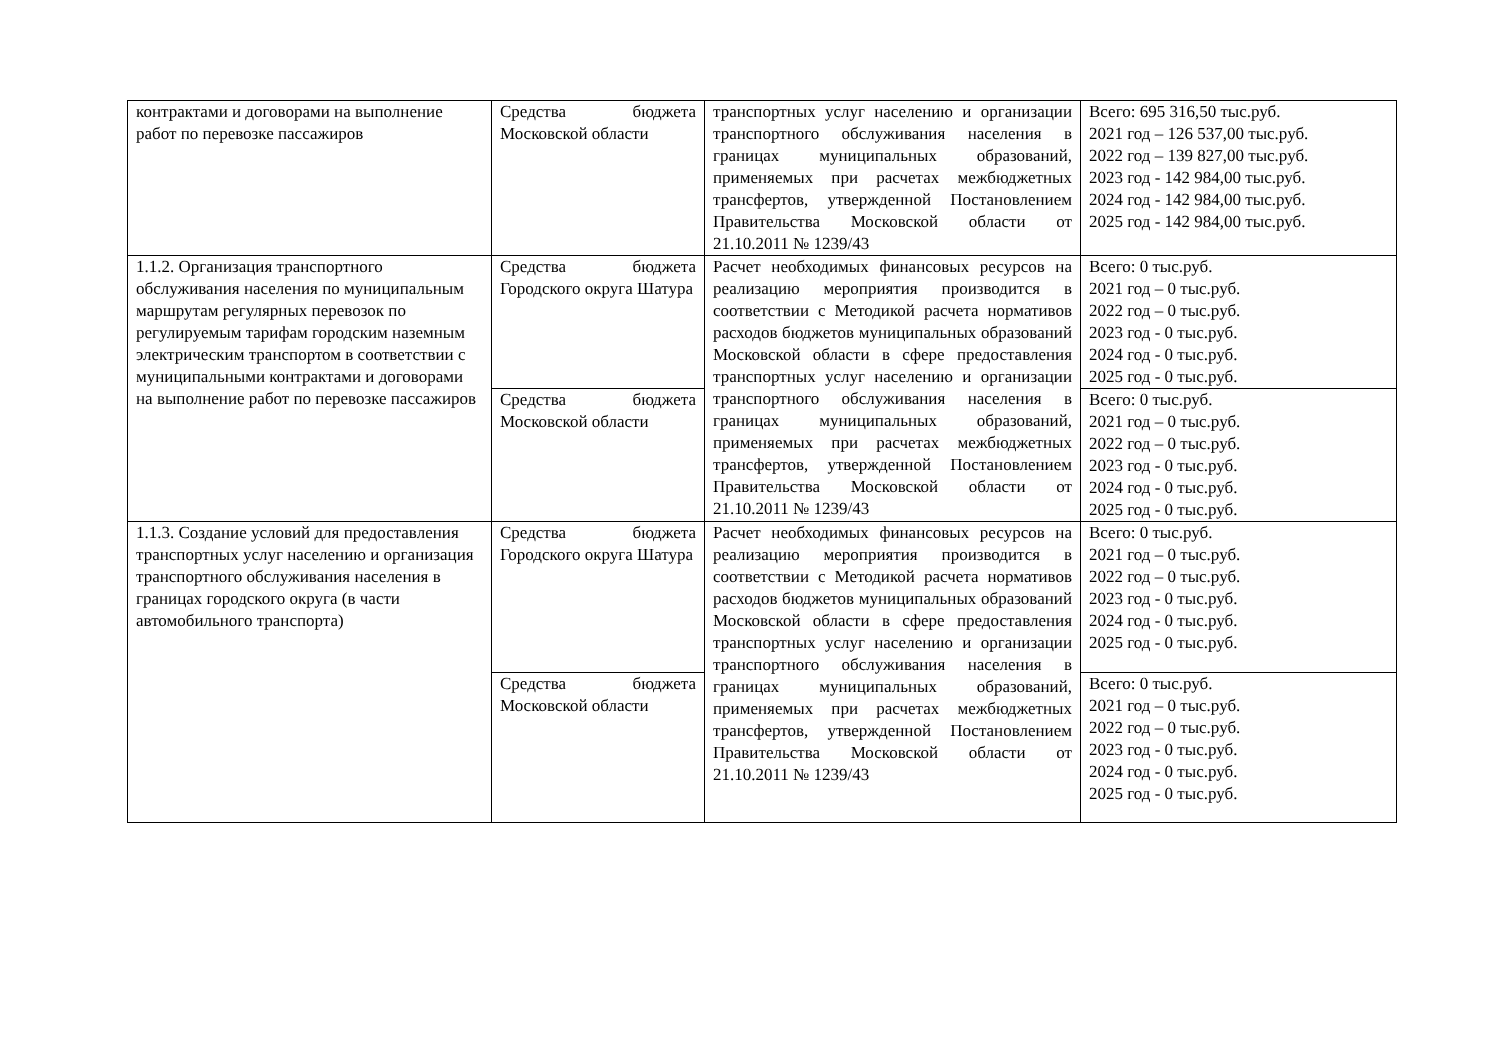| контрактами и договорами на выполнение работ по перевозке пассажиров | Средства бюджета Московской области | транспортных услуг населению и организации транспортного обслуживания населения в границах муниципальных образований, применяемых при расчетах межбюджетных трансфертов, утвержденной Постановлением Правительства Московской области от 21.10.2011 № 1239/43 | Всего: 695 316,50 тыс.руб. 2021 год – 126 537,00 тыс.руб. 2022 год – 139 827,00 тыс.руб. 2023 год - 142 984,00 тыс.руб. 2024 год - 142 984,00 тыс.руб. 2025 год - 142 984,00 тыс.руб. |
| 1.1.2. Организация транспортного обслуживания населения по муниципальным маршрутам регулярных перевозок по регулируемым тарифам городским наземным электрическим транспортом в соответствии с муниципальными контрактами и договорами на выполнение работ по перевозке пассажиров | Средства бюджета Городского округа Шатура | Расчет необходимых финансовых ресурсов на реализацию мероприятия производится в соответствии с Методикой расчета нормативов расходов бюджетов муниципальных образований Московской области в сфере предоставления транспортных услуг населению и организации транспортного обслуживания населения в границах муниципальных образований, применяемых при расчетах межбюджетных трансфертов, утвержденной Постановлением Правительства Московской области от 21.10.2011 № 1239/43 | Всего: 0 тыс.руб. 2021 год – 0 тыс.руб. 2022 год – 0 тыс.руб. 2023 год - 0 тыс.руб. 2024 год - 0 тыс.руб. 2025 год - 0 тыс.руб. |
| | Средства бюджета Московской области | | Всего: 0 тыс.руб. 2021 год – 0 тыс.руб. 2022 год – 0 тыс.руб. 2023 год - 0 тыс.руб. 2024 год - 0 тыс.руб. 2025 год - 0 тыс.руб. |
| 1.1.3. Создание условий для предоставления транспортных услуг населению и организация транспортного обслуживания населения в границах городского округа (в части автомобильного транспорта) | Средства бюджета Городского округа Шатура | Расчет необходимых финансовых ресурсов на реализацию мероприятия производится в соответствии с Методикой расчета нормативов расходов бюджетов муниципальных образований Московской области в сфере предоставления транспортных услуг населению и организации транспортного обслуживания населения в границах муниципальных образований, применяемых при расчетах межбюджетных трансфертов, утвержденной Постановлением Правительства Московской области от 21.10.2011 № 1239/43 | Всего: 0 тыс.руб. 2021 год – 0 тыс.руб. 2022 год – 0 тыс.руб. 2023 год - 0 тыс.руб. 2024 год - 0 тыс.руб. 2025 год - 0 тыс.руб. |
| | Средства бюджета Московской области | | Всего: 0 тыс.руб. 2021 год – 0 тыс.руб. 2022 год – 0 тыс.руб. 2023 год - 0 тыс.руб. 2024 год - 0 тыс.руб. 2025 год - 0 тыс.руб. |